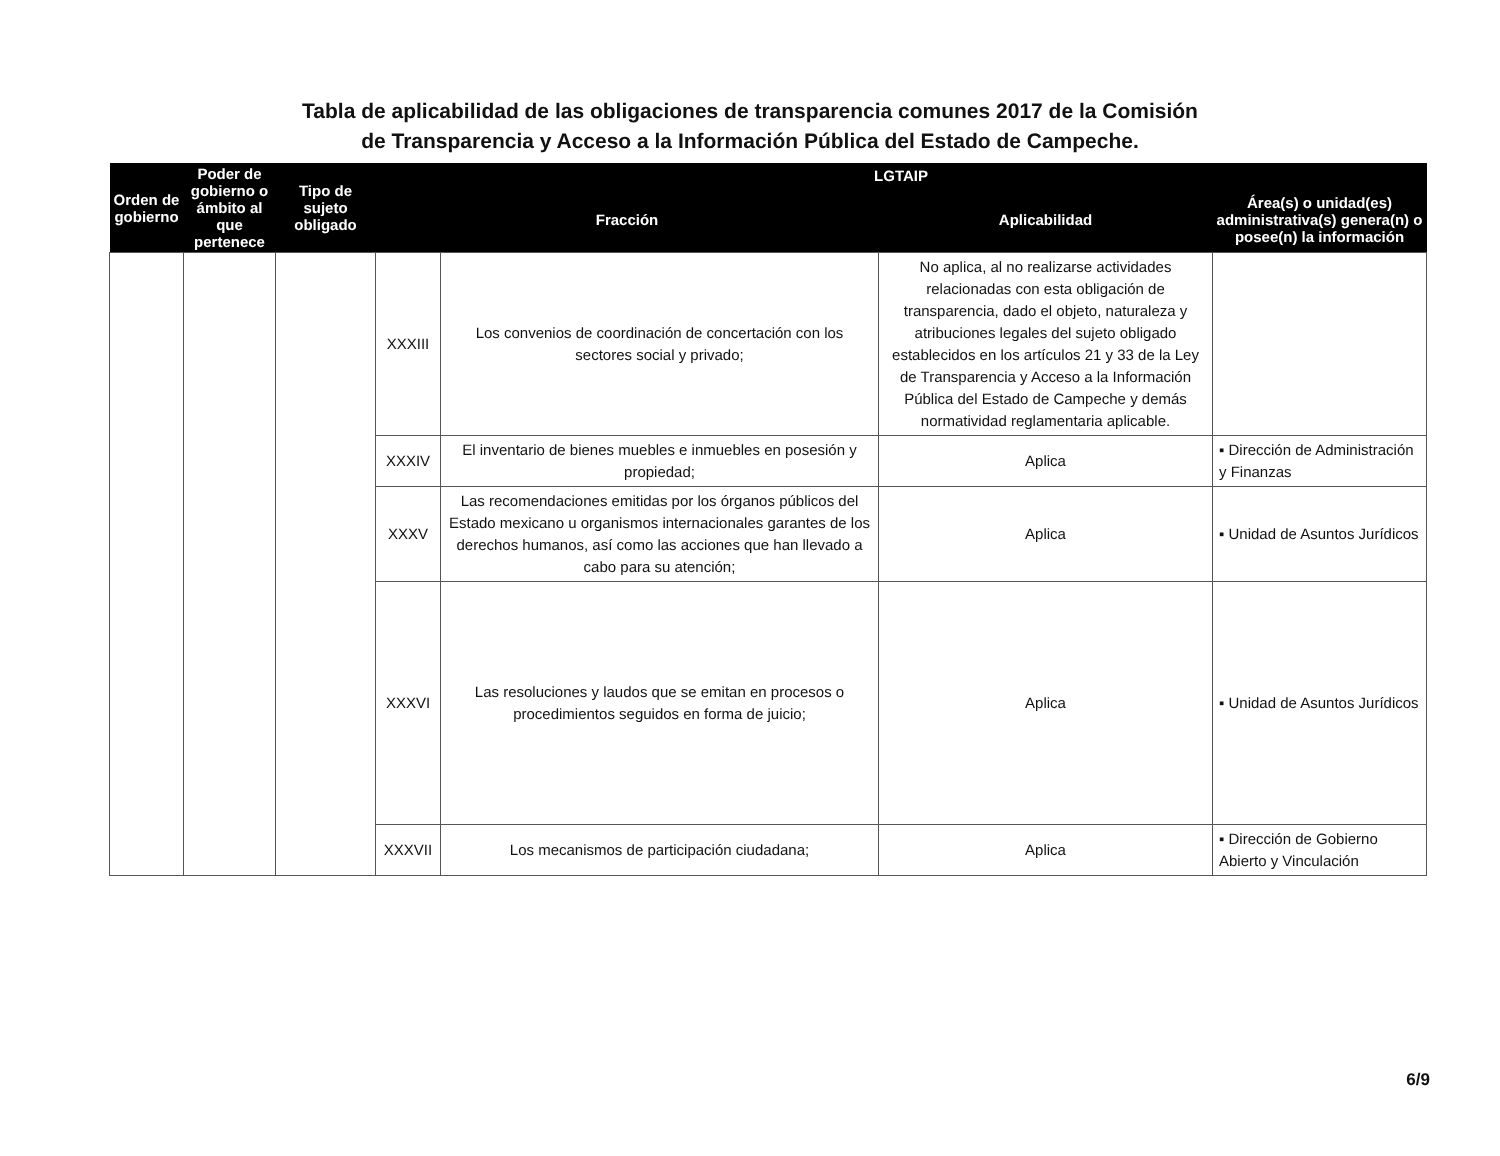Tabla de aplicabilidad de las obligaciones de transparencia comunes 2017 de la Comisión de Transparencia y Acceso a la Información Pública del Estado de Campeche.
| Orden de gobierno | Poder de gobierno o ámbito al que pertenece | Tipo de sujeto obligado | LGTAIP | | | |
| --- | --- | --- | --- | --- | --- | --- |
| | | | Fracción | | Aplicabilidad | Área(s) o unidad(es) administrativa(s) genera(n) o posee(n) la información |
| | | | XXXIII | Los convenios de coordinación de concertación con los sectores social y privado; | No aplica, al no realizarse actividades relacionadas con esta obligación de transparencia, dado el objeto, naturaleza y atribuciones legales del sujeto obligado establecidos en los artículos 21 y 33 de la Ley de Transparencia y Acceso a la Información Pública del Estado de Campeche y demás normatividad reglamentaria aplicable. | |
| | | | XXXIV | El inventario de bienes muebles e inmuebles en posesión y propiedad; | Aplica | ▪ Dirección de Administración y Finanzas |
| | | | XXXV | Las recomendaciones emitidas por los órganos públicos del Estado mexicano u organismos internacionales garantes de los derechos humanos, así como las acciones que han llevado a cabo para su atención; | Aplica | ▪ Unidad de Asuntos Jurídicos |
| | | | XXXVI | Las resoluciones y laudos que se emitan en procesos o procedimientos seguidos en forma de juicio; | Aplica | ▪ Unidad de Asuntos Jurídicos |
| | | | XXXVII | Los mecanismos de participación ciudadana; | Aplica | ▪ Dirección de Gobierno Abierto y Vinculación |
6/9